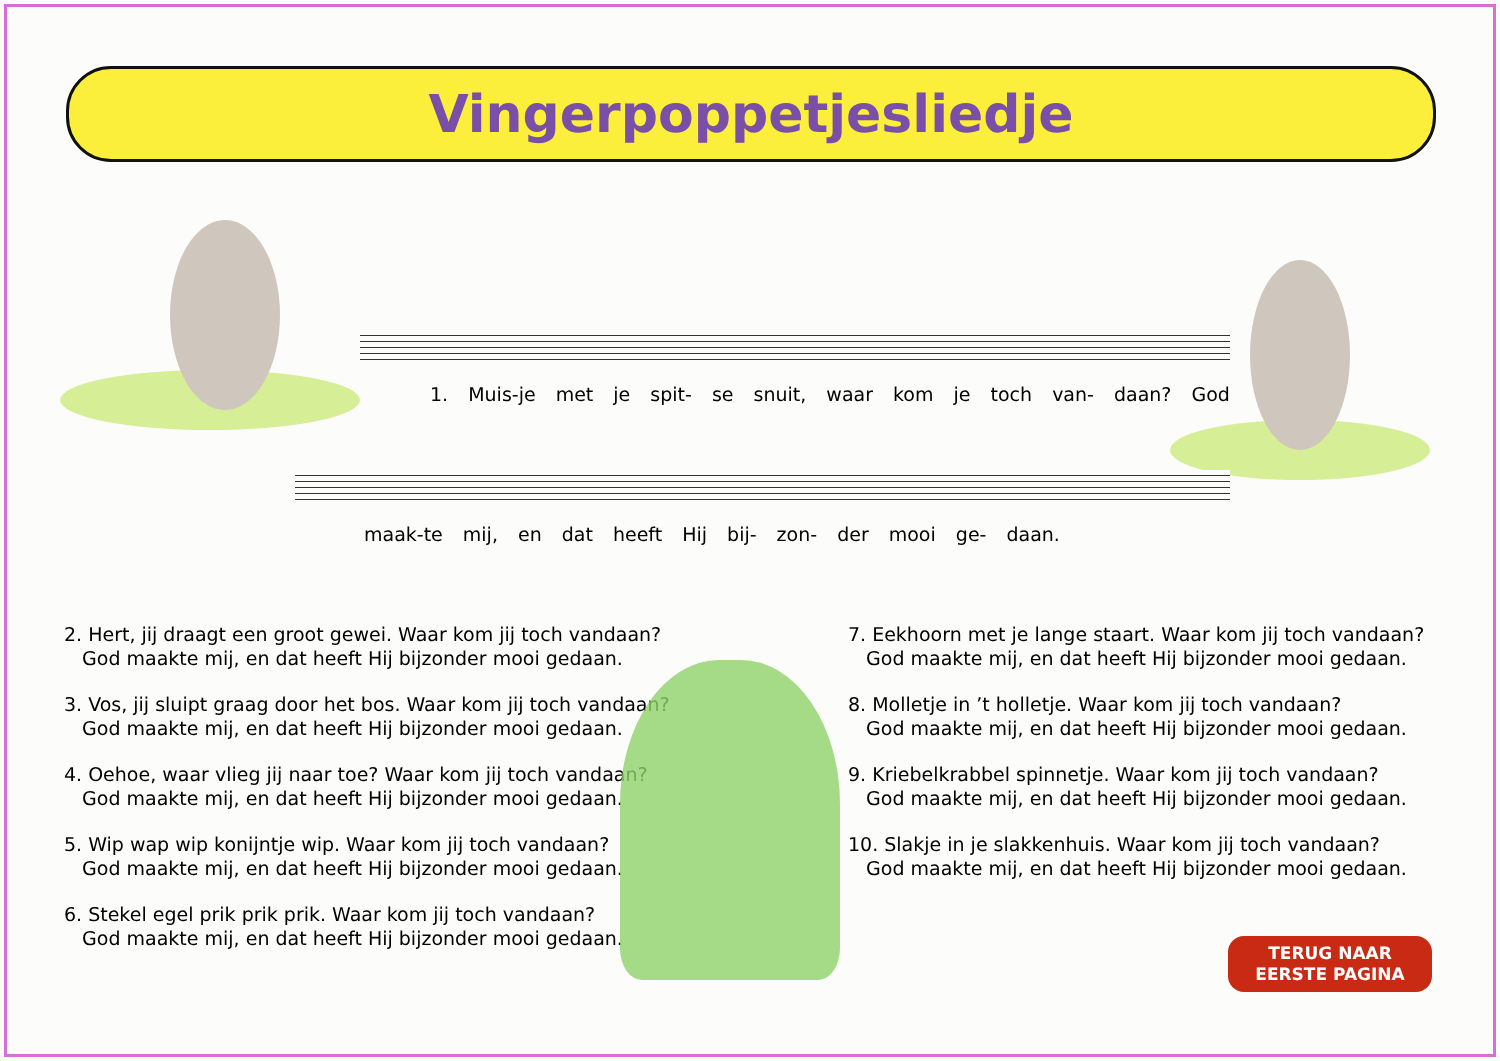Vingerpoppetjesliedje
1. Muis-je met je spit- se snuit, waar kom je toch van- daan? God
maak-te mij, en dat heeft Hij bij- zon- der mooi ge- daan.
2. Hert, jij draagt een groot gewei. Waar kom jij toch vandaan?
God maakte mij, en dat heeft Hij bijzonder mooi gedaan.
3. Vos, jij sluipt graag door het bos. Waar kom jij toch vandaan?
God maakte mij, en dat heeft Hij bijzonder mooi gedaan.
4. Oehoe, waar vlieg jij naar toe? Waar kom jij toch vandaan?
God maakte mij, en dat heeft Hij bijzonder mooi gedaan.
5. Wip wap wip konijntje wip. Waar kom jij toch vandaan?
God maakte mij, en dat heeft Hij bijzonder mooi gedaan.
6. Stekel egel prik prik prik. Waar kom jij toch vandaan?
God maakte mij, en dat heeft Hij bijzonder mooi gedaan.
7. Eekhoorn met je lange staart. Waar kom jij toch vandaan?
God maakte mij, en dat heeft Hij bijzonder mooi gedaan.
8. Molletje in ’t holletje. Waar kom jij toch vandaan?
God maakte mij, en dat heeft Hij bijzonder mooi gedaan.
9. Kriebelkrabbel spinnetje. Waar kom jij toch vandaan?
God maakte mij, en dat heeft Hij bijzonder mooi gedaan.
10. Slakje in je slakkenhuis. Waar kom jij toch vandaan?
God maakte mij, en dat heeft Hij bijzonder mooi gedaan.
TERUG NAAR
EERSTE PAGINA